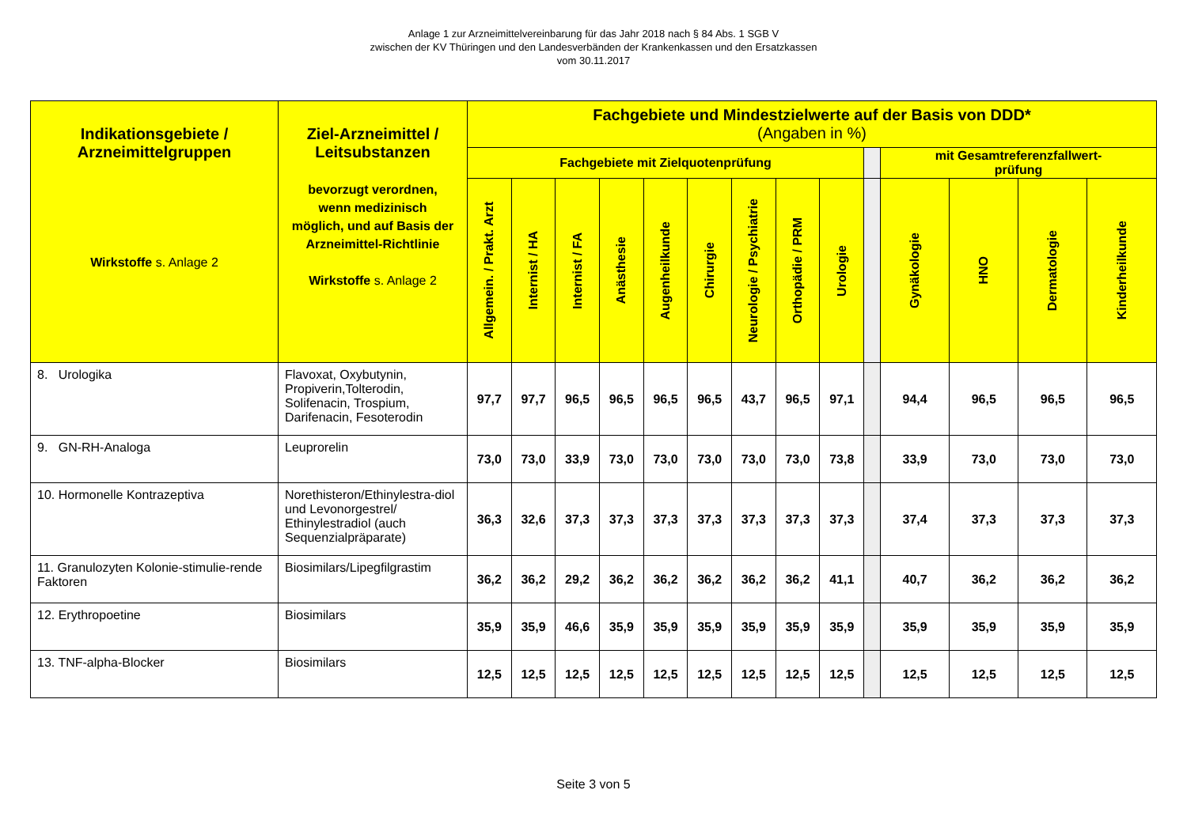Anlage 1 zur Arzneimittelvereinbarung für das Jahr 2018 nach § 84 Abs. 1 SGB V
zwischen der KV Thüringen und den Landesverbänden der Krankenkassen und den Ersatzkassen
vom 30.11.2017
| Indikationsgebiete / Arzneimittelgruppen Wirkstoffe s. Anlage 2 | Ziel-Arzneimittel / Leitsubstanzen bevorzugt verordnen, wenn medizinisch möglich, und auf Basis der Arzneimittel-Richtlinie Wirkstoffe s. Anlage 2 | Fachgebiete und Mindestzielwerte auf der Basis von DDD* (Angaben in %) | | | | | | | | | | | | | |
| --- | --- | --- | --- | --- | --- | --- | --- | --- | --- | --- | --- | --- | --- | --- | --- |
| | | Fachgebiete mit Zielquotenprüfung | | | | | | | | | | mit Gesamtreferenzfallwert- prüfung | | | |
| | | Allgemein. / Prakt. Arzt | Internist / HA | Internist / FA | Anästhesie | Augenheilkunde | Chirurgie | Neurologie / Psychiatrie | Orthopädie / PRM | Urologie | | Gynäkologie | HNO | Dermatologie | Kinderheilkunde |
| 8. Urologika | Flavoxat, Oxybutynin, Propiverin,Tolterodin, Solifenacin, Trospium, Darifenacin, Fesoterodin | 97,7 | 97,7 | 96,5 | 96,5 | 96,5 | 96,5 | 43,7 | 96,5 | 97,1 | | 94,4 | 96,5 | 96,5 | 96,5 |
| 9. GN-RH-Analoga | Leuprorelin | 73,0 | 73,0 | 33,9 | 73,0 | 73,0 | 73,0 | 73,0 | 73,0 | 73,8 | | 33,9 | 73,0 | 73,0 | 73,0 |
| 10. Hormonelle Kontrazeptiva | Norethisteron/Ethinylestra-diol und Levonorgestrel/ Ethinylestradiol (auch Sequenzialpräparate) | 36,3 | 32,6 | 37,3 | 37,3 | 37,3 | 37,3 | 37,3 | 37,3 | 37,3 | | 37,4 | 37,3 | 37,3 | 37,3 |
| 11. Granulozyten Kolonie-stimulie-rende Faktoren | Biosimilars/Lipegfilgrastim | 36,2 | 36,2 | 29,2 | 36,2 | 36,2 | 36,2 | 36,2 | 36,2 | 41,1 | | 40,7 | 36,2 | 36,2 | 36,2 |
| 12. Erythropoetine | Biosimilars | 35,9 | 35,9 | 46,6 | 35,9 | 35,9 | 35,9 | 35,9 | 35,9 | 35,9 | | 35,9 | 35,9 | 35,9 | 35,9 |
| 13. TNF-alpha-Blocker | Biosimilars | 12,5 | 12,5 | 12,5 | 12,5 | 12,5 | 12,5 | 12,5 | 12,5 | 12,5 | | 12,5 | 12,5 | 12,5 | 12,5 |
Seite 3 von 5